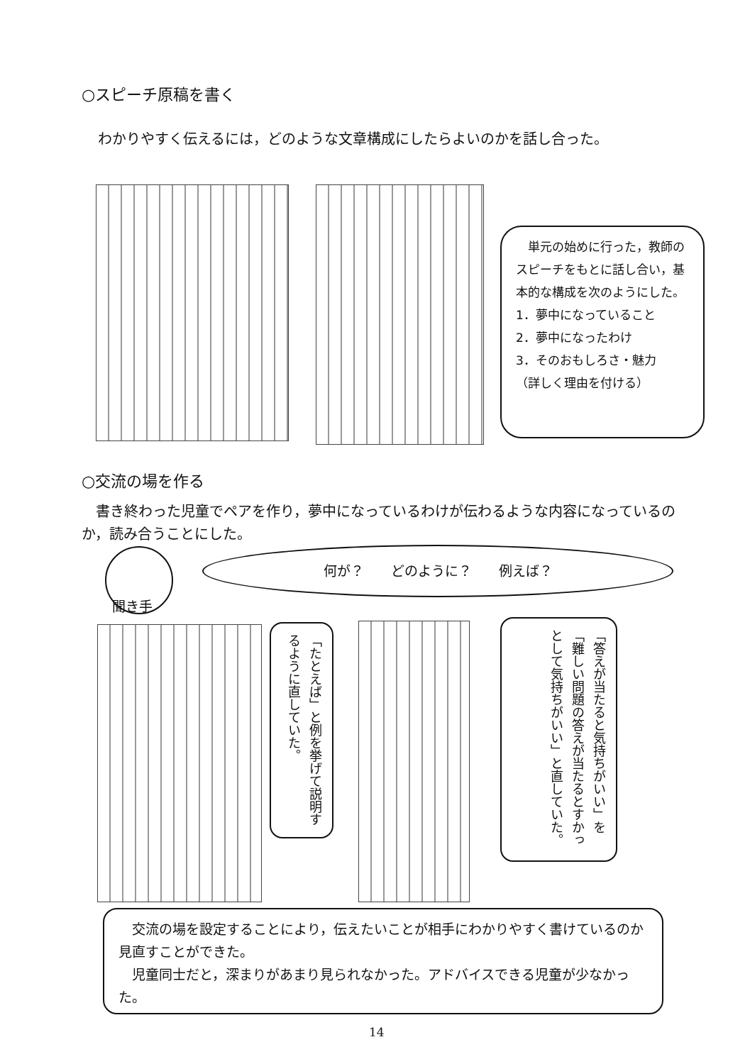○スピーチ原稿を書く
わかりやすく伝えるには，どのような文章構成にしたらよいのかを話し合った。
　単元の始めに行った，教師のスピーチをもとに話し合い，基本的な構成を次のようにした。
1．夢中になっていること
2．夢中になったわけ
3．そのおもしろさ・魅力
（詳しく理由を付ける）
○交流の場を作る
　書き終わった児童でペアを作り，夢中になっているわけが伝わるような内容になっているのか，読み合うことにした。
聞き手
何が？　　どのように？　　例えば？
「たとえば」と例を挙げて説明するように直していた。
「答えが当たると気持ちがいい」を「難しい問題の答えが当たるとすかっとして気持ちがいい」と直していた。
　交流の場を設定することにより，伝えたいことが相手にわかりやすく書けているのか見直すことができた。
　児童同士だと，深まりがあまり見られなかった。アドバイスできる児童が少なかった。
14